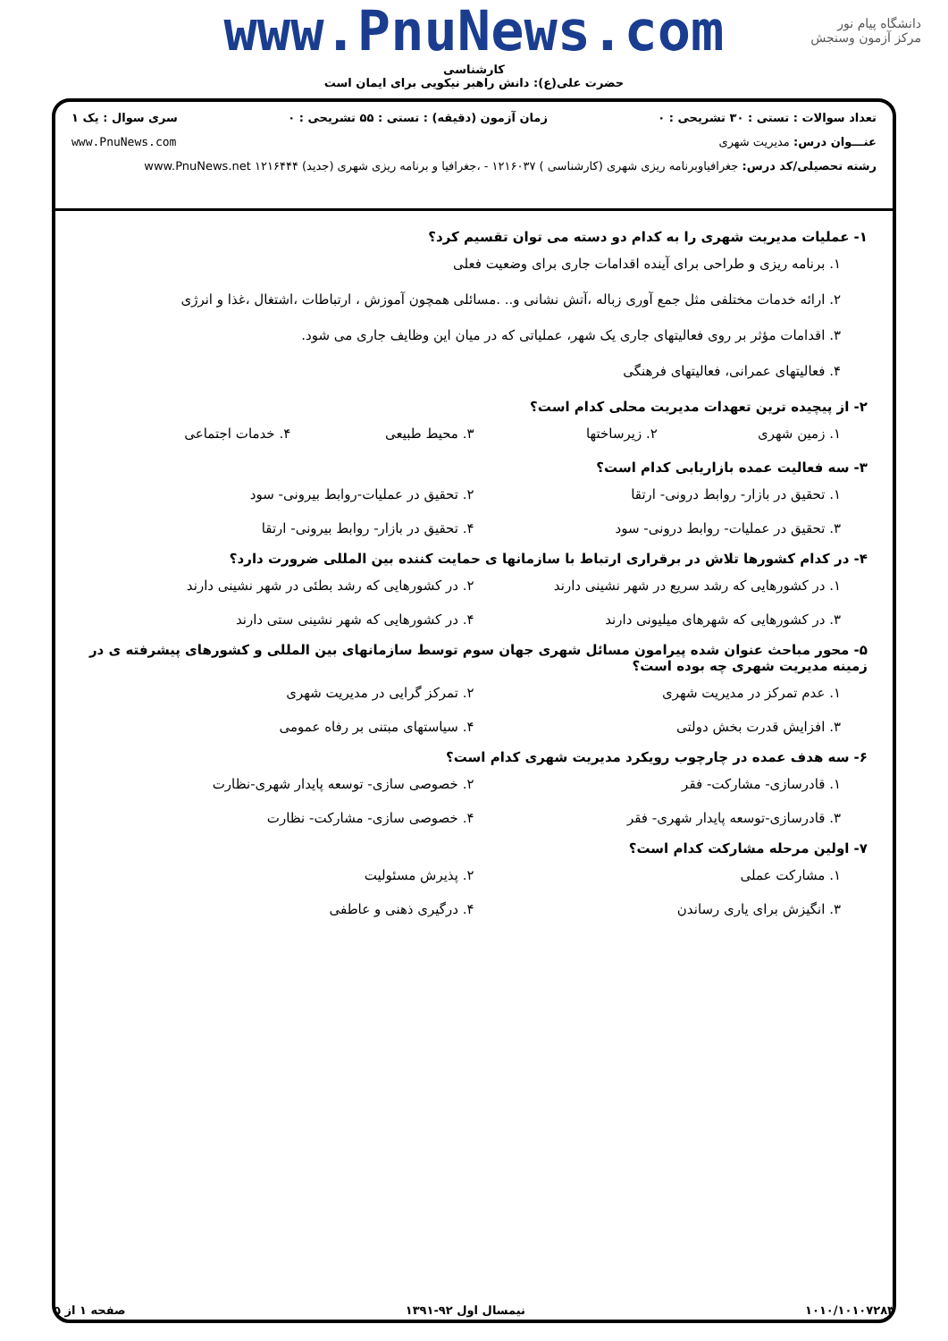دانشگاه پیام نور
مرکز آزمون وسنجش
www.PnuNews.com
کارشناسی
حضرت علی(ع): دانش راهبر نیکویی برای ایمان است
تعداد سوالات : تستی : ۳۰ تشریحی : ۰ زمان آزمون (دقیقه) : تستی : ۵۵ تشریحی : ۰ سری سوال : یک ۱
عنـــوان درس: مدیریت شهری www.PnuNews.com
رشته تحصیلی/کد درس: جغرافیاوبرنامه ریزی شهری (کارشناسی ) ۱۲۱۶۰۳۷ - ،جغرافیا و برنامه ریزی شهری (جدید) ۱۲۱۶۴۴۴ www.PnuNews.net
۱- عملیات مدیریت شهری را به کدام دو دسته می توان تقسیم کرد؟
۱. برنامه ریزی و طراحی برای آینده اقدامات جاری برای وضعیت فعلی
۲. ارائه خدمات مختلفی مثل جمع آوری زباله ،آتش نشانی و.. .مسائلی همچون آموزش ، ارتباطات ،اشتغال ،غذا و انرژی
۳. اقدامات مؤثر بر روی فعالیتهای جاری یک شهر، عملیاتی که در میان این وظایف جاری می شود.
۴. فعالیتهای عمرانی، فعالیتهای فرهنگی
۲- از پیچیده ترین تعهدات مدیریت محلی کدام است؟
۱. زمین شهری ۲. زیرساختها ۳. محیط طبیعی ۴. خدمات اجتماعی
۳- سه فعالیت عمده بازاریابی کدام است؟
۱. تحقیق در بازار- روابط درونی- ارتقا ۲. تحقیق در عملیات-روابط بیرونی- سود ۳. تحقیق در عملیات- روابط درونی- سود ۴. تحقیق در بازار- روابط بیرونی- ارتقا
۴- در کدام کشورها تلاش در برقراری ارتباط با سازمانها ی حمایت کننده بین المللی ضرورت دارد؟
۱. در کشورهایی که رشد سریع در شهر نشینی دارند ۲. در کشورهایی که رشد بطئی در شهر نشینی دارند ۳. در کشورهایی که شهرهای میلیونی دارند ۴. در کشورهایی که شهر نشینی ستی دارند
۵- محور مباحث عنوان شده پیرامون مسائل شهری جهان سوم توسط سازمانهای بین المللی و کشورهای پیشرفته ی در زمینه مدیریت شهری چه بوده است؟
۱. عدم تمرکز در مدیریت شهری ۲. تمرکز گرایی در مدیریت شهری ۳. افزایش قدرت بخش دولتی ۴. سیاستهای مبتنی بر رفاه عمومی
۶- سه هدف عمده در چارچوب رویکرد مدیریت شهری کدام است؟
۱. قادرسازی- مشارکت- فقر ۲. خصوصی سازی- توسعه پایدار شهری-نظارت ۳. قادرسازی-توسعه پایدار شهری- فقر ۴. خصوصی سازی- مشارکت- نظارت
۷- اولین مرحله مشارکت کدام است؟
۱. مشارکت عملی ۲. پذیرش مسئولیت ۳. انگیزش برای یاری رساندن ۴. درگیری ذهنی و عاطفی
۱۰۱۰/۱۰۱۰۷۲۸۳ نیمسال اول ۹۲-۱۳۹۱ صفحه ۱ از ۵